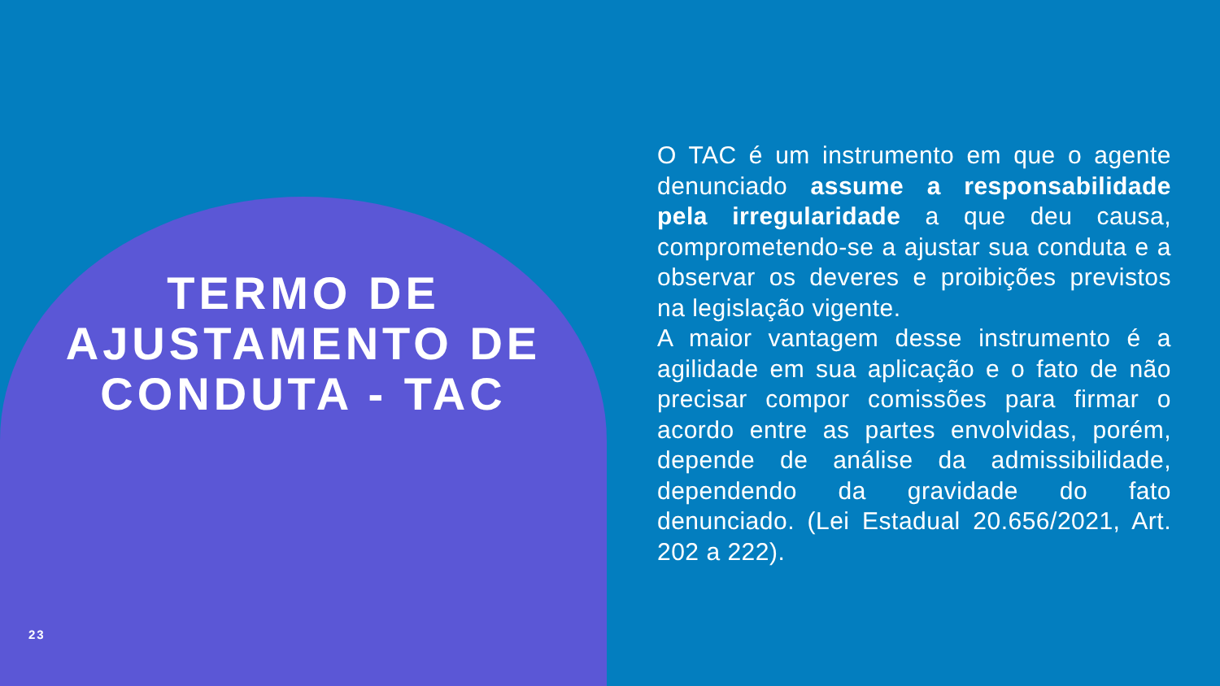TERMO DE AJUSTAMENTO DE CONDUTA - TAC
O TAC é um instrumento em que o agente denunciado assume a responsabilidade pela irregularidade a que deu causa, comprometendo-se a ajustar sua conduta e a observar os deveres e proibições previstos na legislação vigente.
A maior vantagem desse instrumento é a agilidade em sua aplicação e o fato de não precisar compor comissões para firmar o acordo entre as partes envolvidas, porém, depende de análise da admissibilidade, dependendo da gravidade do fato denunciado. (Lei Estadual 20.656/2021, Art. 202 a 222).
23